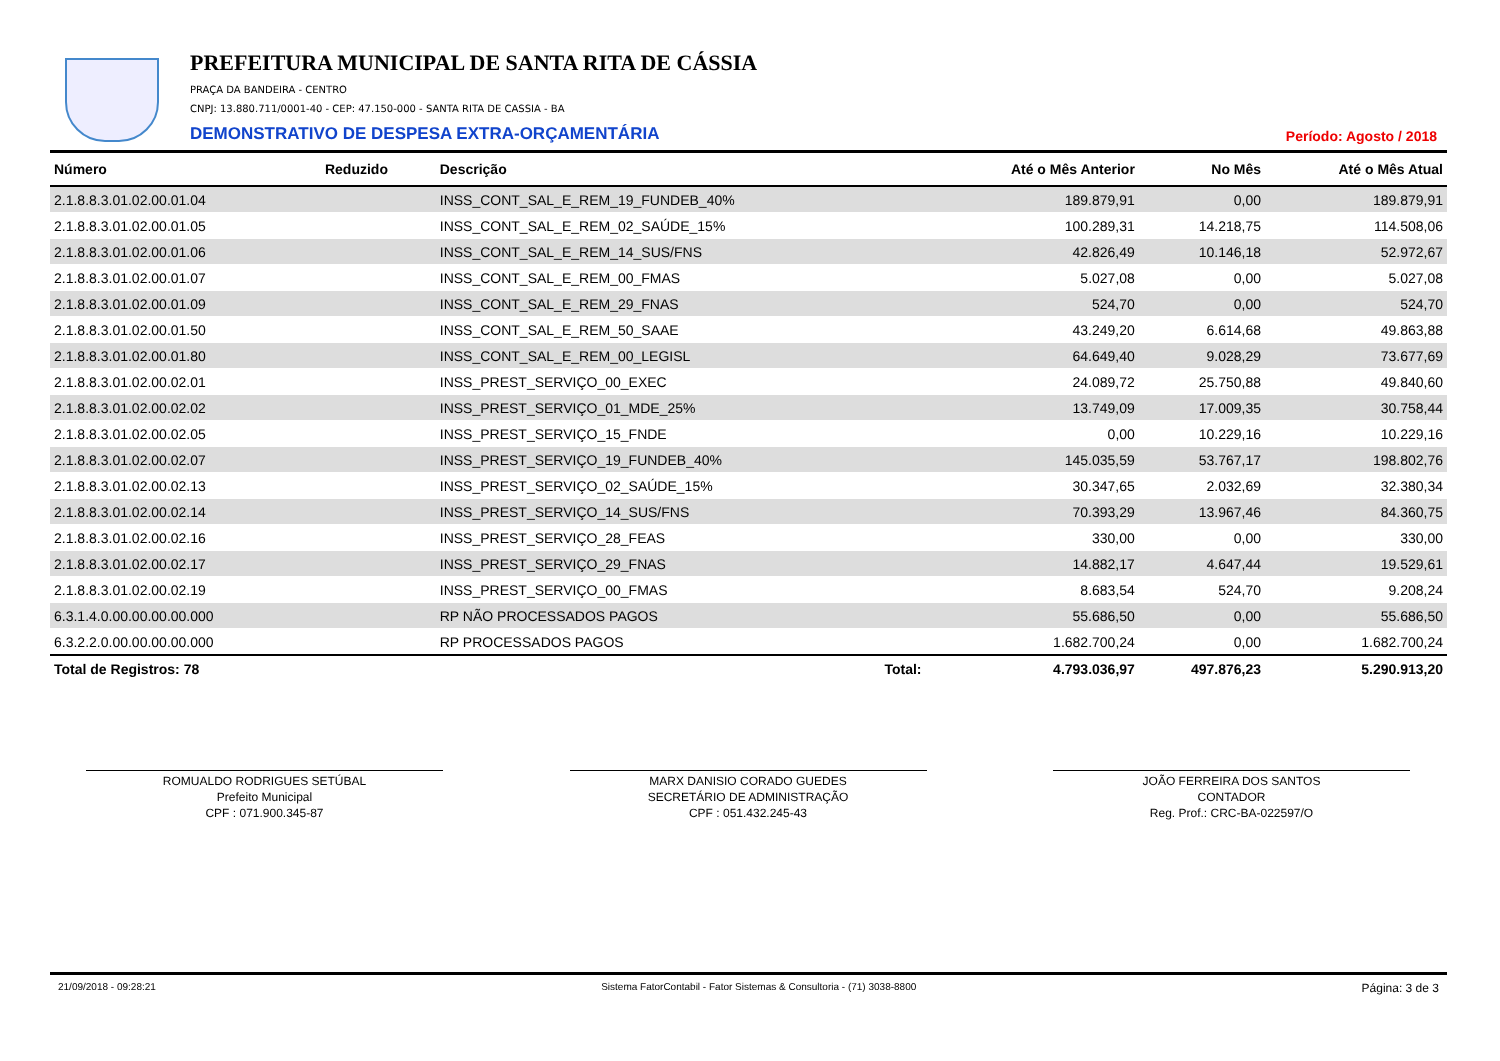PREFEITURA MUNICIPAL DE SANTA RITA DE CÁSSIA
PRAÇA DA BANDEIRA - CENTRO
CNPJ: 13.880.711/0001-40 - CEP: 47.150-000 - SANTA RITA DE CASSIA - BA
DEMONSTRATIVO DE DESPESA EXTRA-ORÇAMENTÁRIA
Período: Agosto / 2018
| Número | Reduzido | Descrição | Até o Mês Anterior | No Mês | Até o Mês Atual |
| --- | --- | --- | --- | --- | --- |
| 2.1.8.8.3.01.02.00.01.04 | | INSS_CONT_SAL_E_REM_19_FUNDEB_40% | 189.879,91 | 0,00 | 189.879,91 |
| 2.1.8.8.3.01.02.00.01.05 | | INSS_CONT_SAL_E_REM_02_SAÚDE_15% | 100.289,31 | 14.218,75 | 114.508,06 |
| 2.1.8.8.3.01.02.00.01.06 | | INSS_CONT_SAL_E_REM_14_SUS/FNS | 42.826,49 | 10.146,18 | 52.972,67 |
| 2.1.8.8.3.01.02.00.01.07 | | INSS_CONT_SAL_E_REM_00_FMAS | 5.027,08 | 0,00 | 5.027,08 |
| 2.1.8.8.3.01.02.00.01.09 | | INSS_CONT_SAL_E_REM_29_FNAS | 524,70 | 0,00 | 524,70 |
| 2.1.8.8.3.01.02.00.01.50 | | INSS_CONT_SAL_E_REM_50_SAAE | 43.249,20 | 6.614,68 | 49.863,88 |
| 2.1.8.8.3.01.02.00.01.80 | | INSS_CONT_SAL_E_REM_00_LEGISL | 64.649,40 | 9.028,29 | 73.677,69 |
| 2.1.8.8.3.01.02.00.02.01 | | INSS_PREST_SERVIÇO_00_EXEC | 24.089,72 | 25.750,88 | 49.840,60 |
| 2.1.8.8.3.01.02.00.02.02 | | INSS_PREST_SERVIÇO_01_MDE_25% | 13.749,09 | 17.009,35 | 30.758,44 |
| 2.1.8.8.3.01.02.00.02.05 | | INSS_PREST_SERVIÇO_15_FNDE | 0,00 | 10.229,16 | 10.229,16 |
| 2.1.8.8.3.01.02.00.02.07 | | INSS_PREST_SERVIÇO_19_FUNDEB_40% | 145.035,59 | 53.767,17 | 198.802,76 |
| 2.1.8.8.3.01.02.00.02.13 | | INSS_PREST_SERVIÇO_02_SAÚDE_15% | 30.347,65 | 2.032,69 | 32.380,34 |
| 2.1.8.8.3.01.02.00.02.14 | | INSS_PREST_SERVIÇO_14_SUS/FNS | 70.393,29 | 13.967,46 | 84.360,75 |
| 2.1.8.8.3.01.02.00.02.16 | | INSS_PREST_SERVIÇO_28_FEAS | 330,00 | 0,00 | 330,00 |
| 2.1.8.8.3.01.02.00.02.17 | | INSS_PREST_SERVIÇO_29_FNAS | 14.882,17 | 4.647,44 | 19.529,61 |
| 2.1.8.8.3.01.02.00.02.19 | | INSS_PREST_SERVIÇO_00_FMAS | 8.683,54 | 524,70 | 9.208,24 |
| 6.3.1.4.0.00.00.00.00.000 | | RP NÃO PROCESSADOS PAGOS | 55.686,50 | 0,00 | 55.686,50 |
| 6.3.2.2.0.00.00.00.00.000 | | RP PROCESSADOS PAGOS | 1.682.700,24 | 0,00 | 1.682.700,24 |
| Total de Registros: 78 | | Total: | 4.793.036,97 | 497.876,23 | 5.290.913,20 |
ROMUALDO RODRIGUES SETÚBAL
Prefeito Municipal
CPF : 071.900.345-87
MARX DANISIO CORADO GUEDES
SECRETÁRIO DE ADMINISTRAÇÃO
CPF : 051.432.245-43
JOÃO FERREIRA DOS SANTOS
CONTADOR
Reg. Prof.: CRC-BA-022597/O
21/09/2018 - 09:28:21 Sistema FatorContabil - Fator Sistemas & Consultoria - (71) 3038-8800 Página: 3 de 3